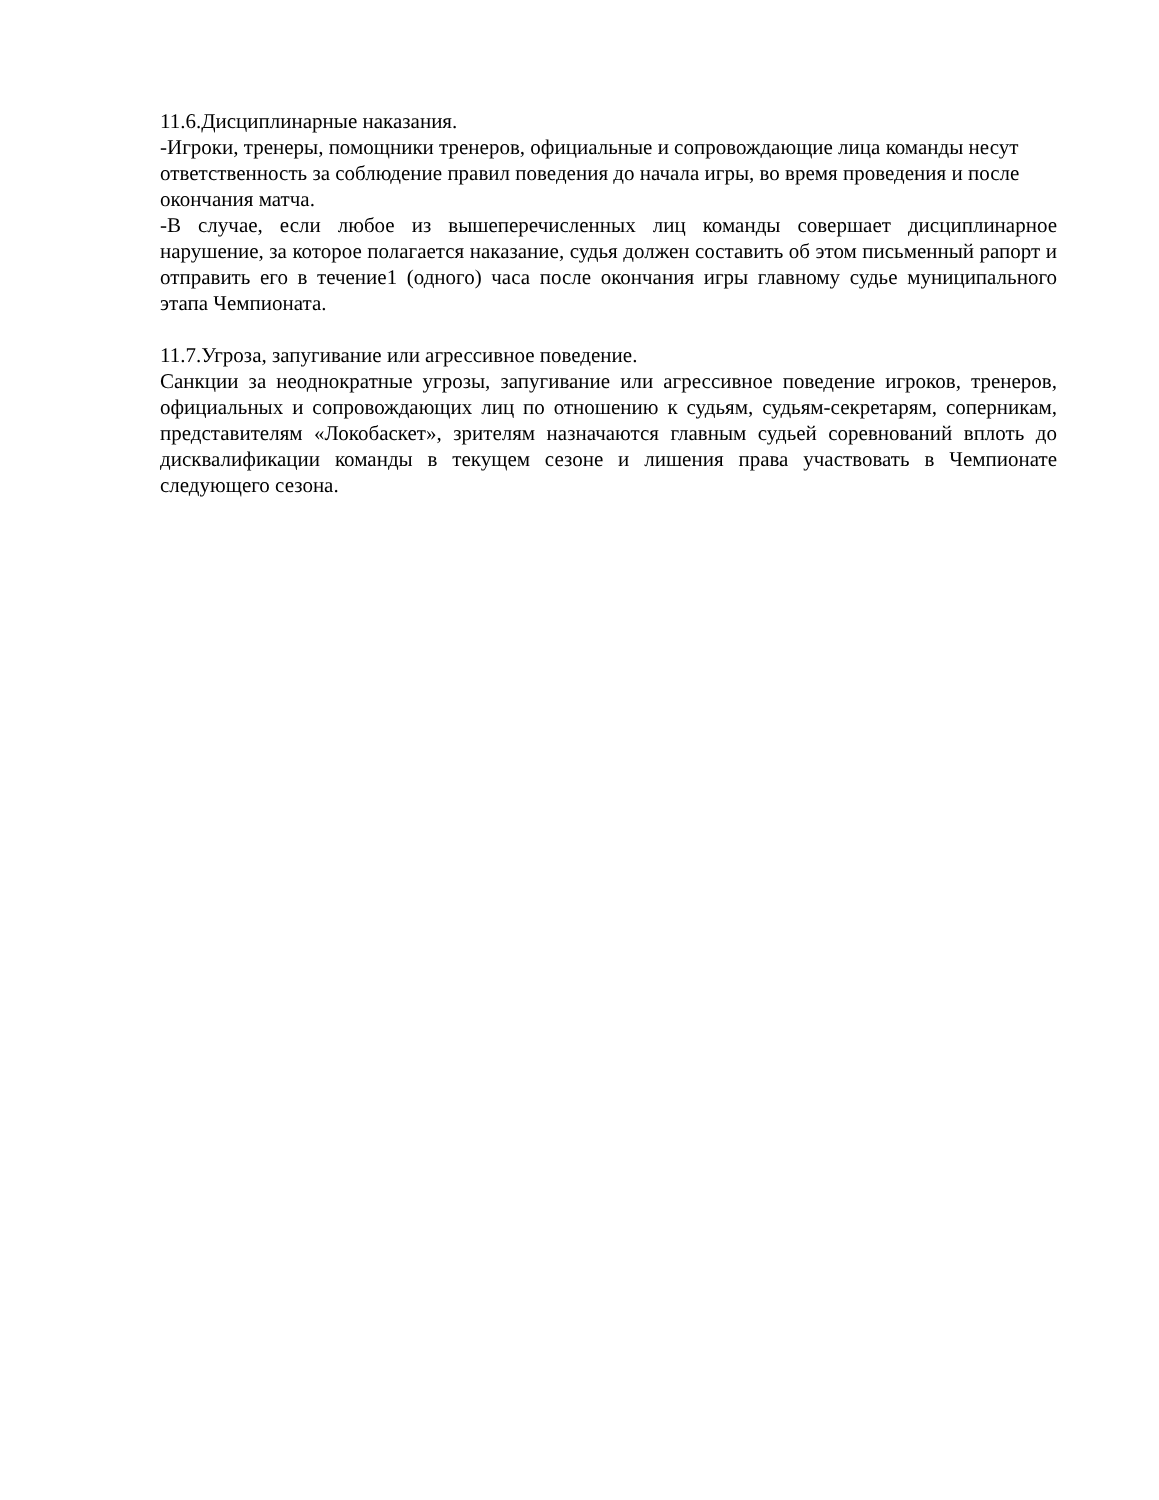11.6.Дисциплинарные наказания.
-Игроки, тренеры, помощники тренеров, официальные и сопровождающие лица команды несут ответственность за соблюдение правил поведения до начала игры, во время проведения и после окончания матча.
-В случае, если любое из вышеперечисленных лиц команды совершает дисциплинарное нарушение, за которое полагается наказание, судья должен составить об этом письменный рапорт и отправить его в течение1 (одного) часа после окончания игры главному судье муниципального этапа Чемпионата.
11.7.Угроза, запугивание или агрессивное поведение.
Санкции за неоднократные угрозы, запугивание или агрессивное поведение игроков, тренеров, официальных и сопровождающих лиц по отношению к судьям, судьям-секретарям, соперникам, представителям «Локобаскет», зрителям назначаются главным судьей соревнований вплоть до дисквалификации команды в текущем сезоне и лишения права участвовать в Чемпионате следующего сезона.